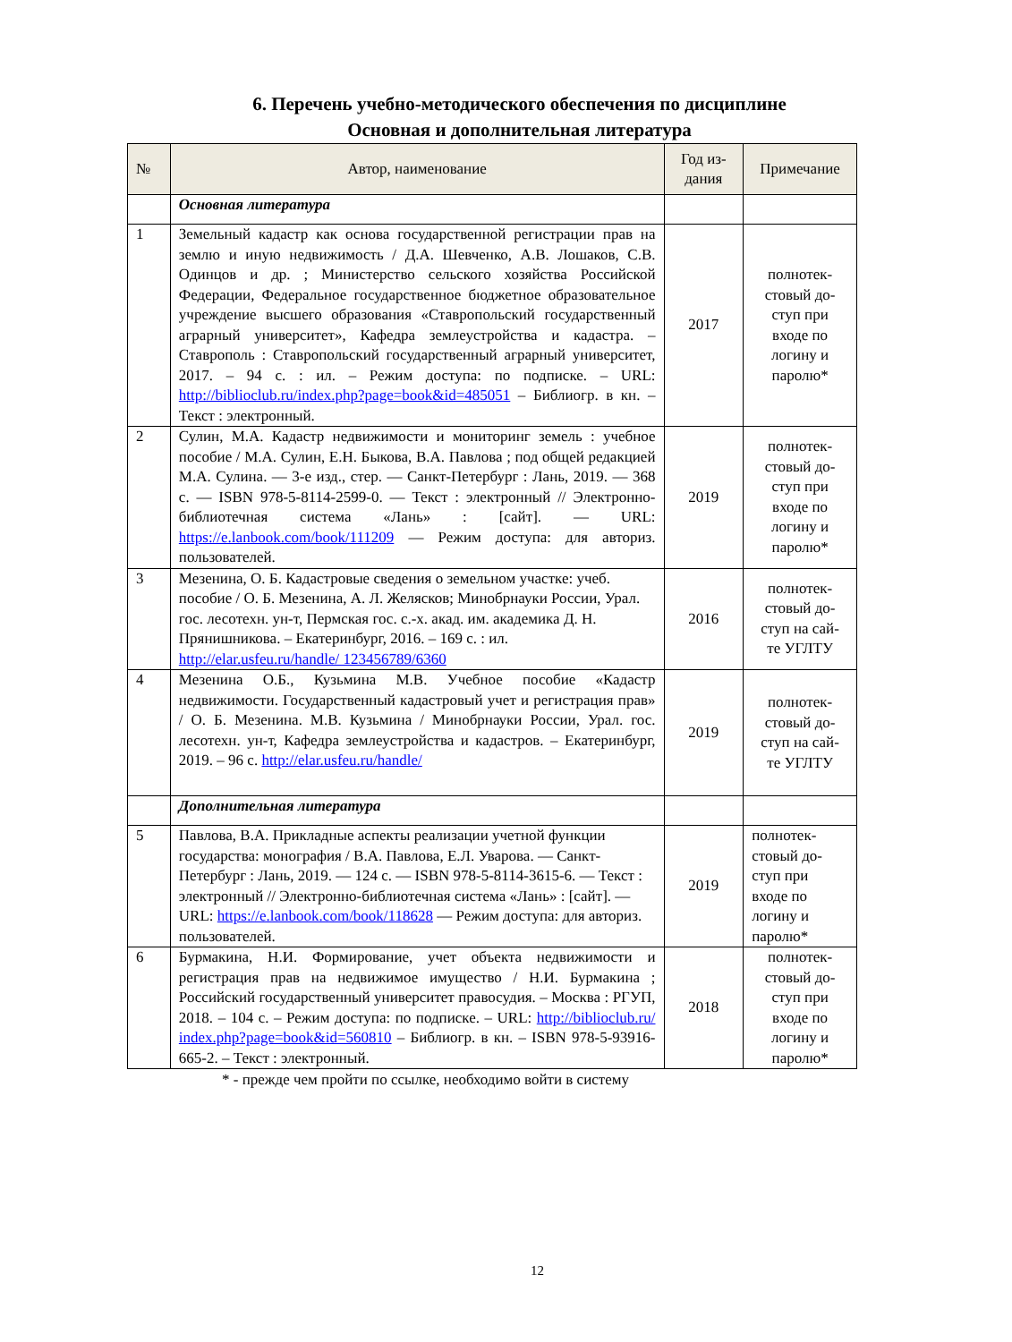6. Перечень учебно-методического обеспечения по дисциплине
Основная и дополнительная литература
| № | Автор, наименование | Год из- дания | Примечание |
| --- | --- | --- | --- |
| | Основная литература | | |
| 1 | Земельный кадастр как основа государственной регистрации прав на землю и иную недвижимость / Д.А. Шевченко, А.В. Лошаков, С.В. Одинцов и др. ; Министерство сельского хозяйства Российской Федерации, Федеральное государственное бюджетное образовательное учреждение высшего образования «Ставропольский государственный аграрный университет», Кафедра землеустройства и кадастра. – Ставрополь : Ставропольский государственный аграрный университет, 2017. – 94 с. : ил. – Режим доступа: по подписке. – URL: http://biblioclub.ru/index.php?page=book&id=485051 – Библиогр. в кн. – Текст : электронный. | 2017 | полнотек- стовый до- ступ при входе по логину и паролю* |
| 2 | Сулин, М.А. Кадастр недвижимости и мониторинг земель : учебное пособие / М.А. Сулин, Е.Н. Быкова, В.А. Павлова ; под общей редакцией М.А. Сулина. — 3-е изд., стер. — Санкт-Петербург : Лань, 2019. — 368 с. — ISBN 978-5-8114-2599-0. — Текст : электронный // Электронно-библиотечная система «Лань» : [сайт]. — URL: https://e.lanbook.com/book/111209 — Режим доступа: для авториз. пользователей. | 2019 | полнотек- стовый до- ступ при входе по логину и паролю* |
| 3 | Мезенина, О. Б. Кадастровые сведения о земельном участке: учеб. пособие / О. Б. Мезенина, А. Л. Желясков; Минобрнауки России, Урал. гос. лесотехн. ун-т, Пермская гос. с.-х. акад. им. академика Д. Н. Прянишникова. – Екатеринбург, 2016. – 169 с. : ил. http://elar.usfeu.ru/handle/ 123456789/6360 | 2016 | полнотек- стовый до- ступ на сай- те УГЛТУ |
| 4 | Мезенина О.Б., Кузьмина М.В. Учебное пособие «Кадастр недвижимости. Государственный кадастровый учет и регистрация прав» / О. Б. Мезенина. М.В. Кузьмина / Минобрнауки России, Урал. гос. лесотехн. ун-т, Кафедра землеустройства и кадастров. – Екатеринбург, 2019. – 96 с. http://elar.usfeu.ru/handle/ | 2019 | полнотек- стовый до- ступ на сай- те УГЛТУ |
| | Дополнительная литература | | |
| 5 | Павлова, В.А. Прикладные аспекты реализации учетной функции государства: монография / В.А. Павлова, Е.Л. Уварова. — Санкт-Петербург : Лань, 2019. — 124 с. — ISBN 978-5-8114-3615-6. — Текст : электронный // Электронно-библиотечная система «Лань» : [сайт]. — URL: https://e.lanbook.com/book/118628 — Режим доступа: для авториз. пользователей. | 2019 | полнотек- стовый до- ступ при входе по логину и паролю* |
| 6 | Бурмакина, Н.И. Формирование, учет объекта недвижимости и регистрация прав на недвижимое имущество / Н.И. Бурмакина ; Российский государственный университет правосудия. – Москва : РГУП, 2018. – 104 с. – Режим доступа: по подписке. – URL: http://biblioclub.ru/ index.php?page=book&id=560810 – Библиогр. в кн. – ISBN 978-5-93916-665-2. – Текст : электронный. | 2018 | полнотек- стовый до- ступ при входе по логину и паролю* |
* - прежде чем пройти по ссылке, необходимо войти в систему
12